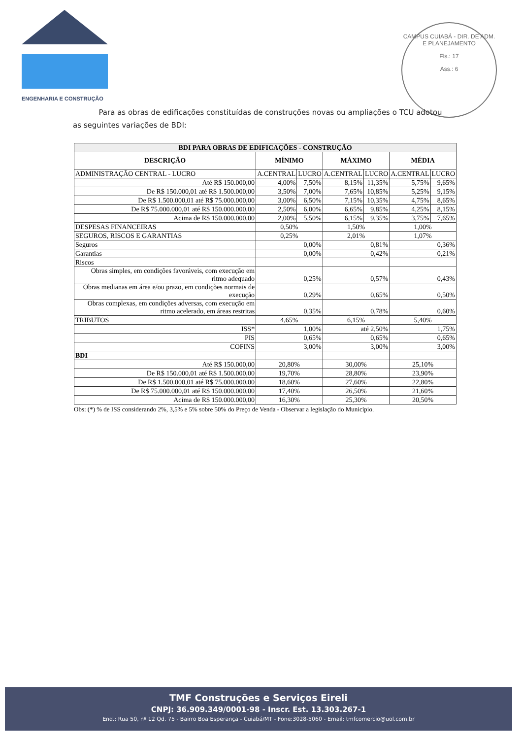ENGENHARIA E CONSTRUÇÃO
CAMPUS CUIABÁ - DIR. DE ADM. E PLANEJAMENTO
Fls.: 17
Ass.: 6
Para as obras de edificações constituídas de construções novas ou ampliações o TCU adotou as seguintes variações de BDI:
| BDI PARA OBRAS DE EDIFICAÇÕES - CONSTRUÇÃO | | | | | | |
| --- | --- | --- | --- | --- | --- | --- |
| DESCRIÇÃO | MÍNIMO | | MÁXIMO | | MÉDIA | |
| ADMINISTRAÇÃO CENTRAL - LUCRO | A.CENTRAL | LUCRO | A.CENTRAL | LUCRO | A.CENTRAL | LUCRO |
| Até R$ 150.000,00 | 4,00% | 7,50% | 8,15% | 11,35% | 5,75% | 9,65% |
| De R$ 150.000,01 até R$ 1.500.000,00 | 3,50% | 7,00% | 7,65% | 10,85% | 5,25% | 9,15% |
| De R$ 1.500.000,01 até R$ 75.000.000,00 | 3,00% | 6,50% | 7,15% | 10,35% | 4,75% | 8,65% |
| De R$ 75.000.000,01 até R$ 150.000.000,00 | 2,50% | 6,00% | 6,65% | 9,85% | 4,25% | 8,15% |
| Acima de R$ 150.000.000,00 | 2,00% | 5,50% | 6,15% | 9,35% | 3,75% | 7,65% |
| DESPESAS FINANCEIRAS | 0,50% | | 1,50% | | 1,00% | |
| SEGUROS, RISCOS E GARANTIAS | 0,25% | | 2,01% | | 1,07% | |
| Seguros | 0,00% | | 0,81% | | 0,36% | |
| Garantias | 0,00% | | 0,42% | | 0,21% | |
| Riscos | | | | | | |
| Obras simples, em condições favoráveis, com execução em ritmo adequado | 0,25% | | 0,57% | | 0,43% | |
| Obras medianas em área e/ou prazo, em condições normais de execução | 0,29% | | 0,65% | | 0,50% | |
| Obras complexas, em condições adversas, com execução em ritmo acelerado, em áreas restritas | 0,35% | | 0,78% | | 0,60% | |
| TRIBUTOS | 4,65% | | 6,15% | | 5,40% | |
| ISS* | 1,00% | | até 2,50% | | 1,75% | |
| PIS | 0,65% | | 0,65% | | 0,65% | |
| COFINS | 3,00% | | 3,00% | | 3,00% | |
| BDI | | | | | | |
| Até R$ 150.000,00 | 20,80% | | 30,00% | | 25,10% | |
| De R$ 150.000,01 até R$ 1.500.000,00 | 19,70% | | 28,80% | | 23,90% | |
| De R$ 1.500.000,01 até R$ 75.000.000,00 | 18,60% | | 27,60% | | 22,80% | |
| De R$ 75.000.000,01 até R$ 150.000.000,00 | 17,40% | | 26,50% | | 21,60% | |
| Acima de R$ 150.000.000,00 | 16,30% | | 25,30% | | 20,50% | |
Obs: (*) % de ISS considerando 2%, 3,5% e 5% sobre 50% do Preço de Venda - Observar a legislação do Município.
TMF Construções e Serviços Eireli
CNPJ: 36.909.349/0001-98 - Inscr. Est. 13.303.267-1
End.: Rua 50, nº 12 Qd. 75 - Bairro Boa Esperança - Cuiabá/MT - Fone:3028-5060 - Email: tmfcomercio@uol.com.br